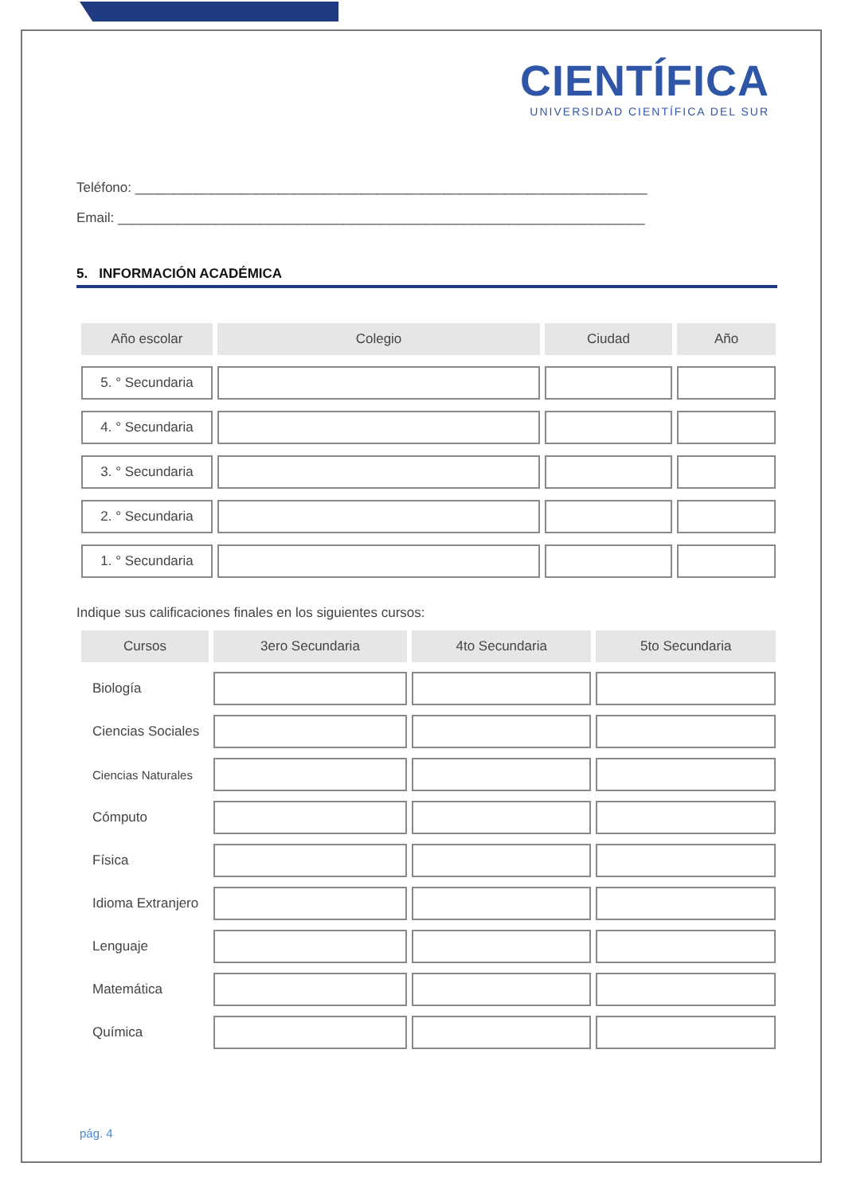CIENTÍFICA
UNIVERSIDAD CIENTÍFICA DEL SUR
Teléfono: ____________________________________________________________________
Email: ______________________________________________________________________
5. INFORMACIÓN ACADÉMICA
| Año escolar | Colegio | Ciudad | Año |
| --- | --- | --- | --- |
| 5. ° Secundaria | | | |
| 4. ° Secundaria | | | |
| 3. ° Secundaria | | | |
| 2. ° Secundaria | | | |
| 1. ° Secundaria | | | |
Indique sus calificaciones finales en los siguientes cursos:
| Cursos | 3ero Secundaria | 4to Secundaria | 5to Secundaria |
| --- | --- | --- | --- |
| Biología | | | |
| Ciencias Sociales | | | |
| Ciencias Naturales | | | |
| Cómputo | | | |
| Física | | | |
| Idioma Extranjero | | | |
| Lenguaje | | | |
| Matemática | | | |
| Química | | | |
pág. 4